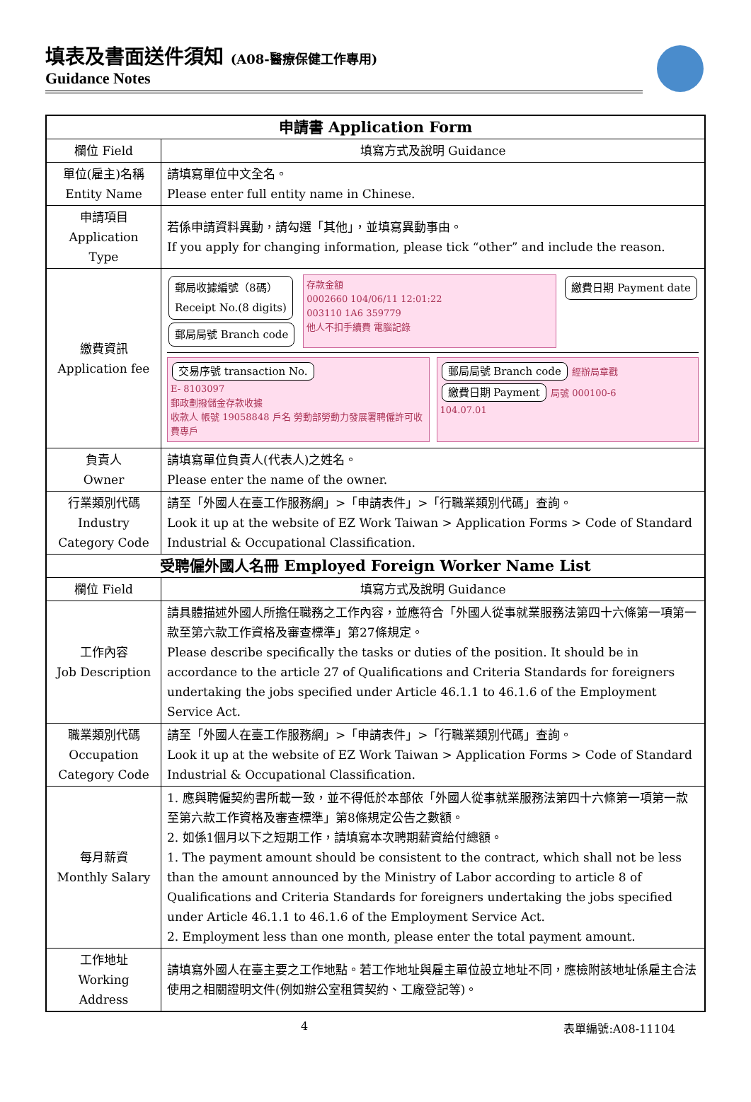填表及書面送件須知 (A08-醫療保健工作專用)
Guidance Notes
| 申請書 Application Form | |
| --- | --- |
| 欄位 Field | 填寫方式及說明 Guidance |
| 單位(雇主)名稱 Entity Name | 請填寫單位中文全名。 Please enter full entity name in Chinese. |
| 申請項目 Application Type | 若係申請資料異動，請勾選「其他」，並填寫異動事由。 If you apply for changing information, please tick “other” and include the reason. |
| 繳費資訊 Application fee | 郵局收據編號（8碼） Receipt No.(8 digits) 郵局局號 Branch code 存款金額 0002660 104/06/11 12:01:22 003110 1A6 359779 他人不扣手續費 電腦記錄 繳費日期 Payment date 交易序號 transaction No. E- 8103097 郵政劃撥儲金存款收據 收款人 帳號 19058848 戶名 勞動部勞動力發展署聘僱許可收費專戶 郵局局號 Branch code 經辦局章戳 繳費日期 Payment 局號 000100-6 104.07.01 |
| 負責人 Owner | 請填寫單位負責人(代表人)之姓名。 Please enter the name of the owner. |
| 行業類別代碼 Industry Category Code | 請至「外國人在臺工作服務網」>「申請表件」>「行職業類別代碼」查詢。 Look it up at the website of EZ Work Taiwan > Application Forms > Code of Standard Industrial & Occupational Classification. |
| 受聘僱外國人名冊 Employed Foreign Worker Name List | |
| 欄位 Field | 填寫方式及說明 Guidance |
| 工作內容 Job Description | 請具體描述外國人所擔任職務之工作內容，並應符合「外國人從事就業服務法第四十六條第一項第一款至第六款工作資格及審查標準」第27條規定。 Please describe specifically the tasks or duties of the position. It should be in accordance to the article 27 of Qualifications and Criteria Standards for foreigners undertaking the jobs specified under Article 46.1.1 to 46.1.6 of the Employment Service Act. |
| 職業類別代碼 Occupation Category Code | 請至「外國人在臺工作服務網」>「申請表件」>「行職業類別代碼」查詢。 Look it up at the website of EZ Work Taiwan > Application Forms > Code of Standard Industrial & Occupational Classification. |
| 每月薪資 Monthly Salary | 1. 應與聘僱契約書所載一致，並不得低於本部依「外國人從事就業服務法第四十六條第一項第一款至第六款工作資格及審查標準」第8條規定公告之數額。 2. 如係1個月以下之短期工作，請填寫本次聘期薪資給付總額。 1. The payment amount should be consistent to the contract, which shall not be less than the amount announced by the Ministry of Labor according to article 8 of Qualifications and Criteria Standards for foreigners undertaking the jobs specified under Article 46.1.1 to 46.1.6 of the Employment Service Act. 2. Employment less than one month, please enter the total payment amount. |
| 工作地址 Working Address | 請填寫外國人在臺主要之工作地點。若工作地址與雇主單位設立地址不同，應檢附該地址係雇主合法使用之相關證明文件(例如辦公室租賃契約、工廠登記等)。 |
4 表單編號:A08-11104